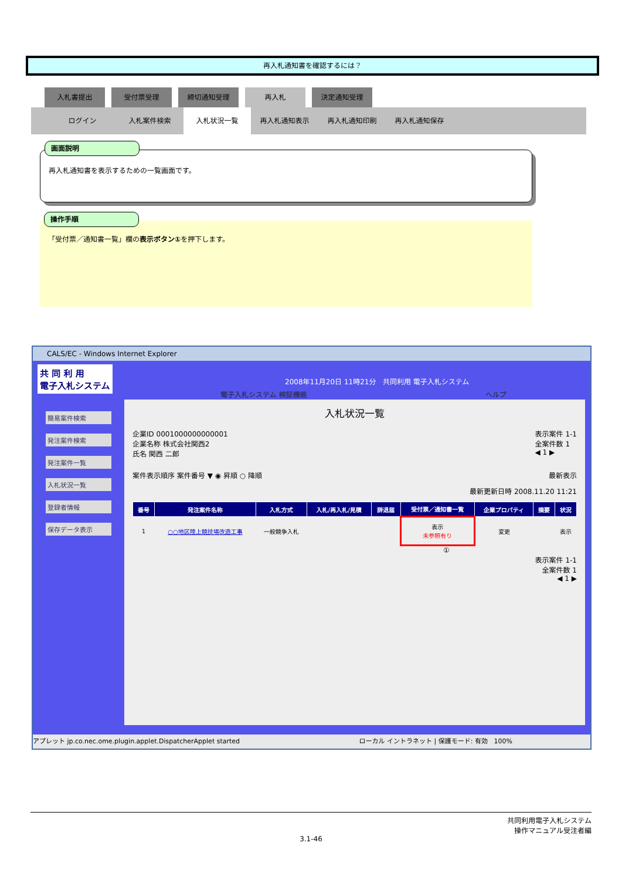再入札通知書を確認するには？
入札書提出 受付票受理 締切通知受理 再入札 決定通知受理
ログイン 入札案件検索 入札状況一覧 再入札通知表示 再入札通知印刷 再入札通知保存
再入札通知書を表示するための一覧画面です。
画面説明
「受付票／通知書一覧」欄の表示ボタン①を押下します。
操作手順
CALS/EC - Windows Internet Explorer
共 同 利 用
電子入札システム
2008年11月20日 11時21分 共同利用 電子入札システム
電子入札システム 検証機能 ヘルプ
簡易案件検索
発注案件検索
発注案件一覧
入札状況一覧
登録者情報
保存データ表示
入札状況一覧
企業ID 0001000000000001
企業名称 株式会社関西2
氏名 関西 二郎
表示案件 1-1
全案件数 1
◀ 1 ▶
案件表示順序 案件番号 ▼ ◉ 昇順 ○ 降順
最新表示
最新更新日時 2008.11.20 11:21
| 番号 | 発注案件名称 | 入札方式 | 入札/再入札/見積 | 辞退届 | 受付票／通知書一覧 | 企業プロパティ | 摘要 | 状況 |
| --- | --- | --- | --- | --- | --- | --- | --- | --- |
| 1 | ○○地区陸上競技場改造工事 | 一般競争入札 | | | 表示 未参照有り | 変更 | | 表示 |
①
表示案件 1-1
全案件数 1
◀ 1 ▶
アプレット jp.co.nec.ome.plugin.applet.DispatcherApplet started ローカル イントラネット | 保護モード: 有効 100%
共同利用電子入札システム
操作マニュアル受注者編
3.1-46